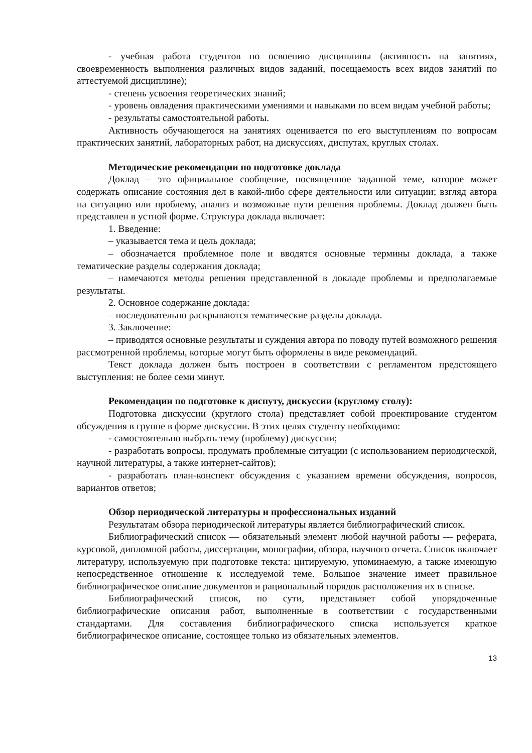- учебная работа студентов по освоению дисциплины (активность на занятиях, своевременность выполнения различных видов заданий, посещаемость всех видов занятий по аттестуемой дисциплине);
- степень усвоения теоретических знаний;
- уровень овладения практическими умениями и навыками по всем видам учебной работы;
- результаты самостоятельной работы.
Активность обучающегося на занятиях оценивается по его выступлениям по вопросам практических занятий, лабораторных работ, на дискуссиях, диспутах, круглых столах.
Методические рекомендации по подготовке доклада
Доклад – это официальное сообщение, посвященное заданной теме, которое может содержать описание состояния дел в какой-либо сфере деятельности или ситуации; взгляд автора на ситуацию или проблему, анализ и возможные пути решения проблемы. Доклад должен быть представлен в устной форме. Структура доклада включает:
1. Введение:
– указывается тема и цель доклада;
– обозначается проблемное поле и вводятся основные термины доклада, а также тематические разделы содержания доклада;
– намечаются методы решения представленной в докладе проблемы и предполагаемые результаты.
2. Основное содержание доклада:
– последовательно раскрываются тематические разделы доклада.
3. Заключение:
– приводятся основные результаты и суждения автора по поводу путей возможного решения рассмотренной проблемы, которые могут быть оформлены в виде рекомендаций.
Текст доклада должен быть построен в соответствии с регламентом предстоящего выступления: не более семи минут.
Рекомендации по подготовке к диспуту, дискуссии (круглому столу):
Подготовка дискуссии (круглого стола) представляет собой проектирование студентом обсуждения в группе в форме дискуссии. В этих целях студенту необходимо:
- самостоятельно выбрать тему (проблему) дискуссии;
- разработать вопросы, продумать проблемные ситуации (с использованием периодической, научной литературы, а также интернет-сайтов);
- разработать план-конспект обсуждения с указанием времени обсуждения, вопросов, вариантов ответов;
Обзор периодической литературы и профессиональных изданий
Результатам обзора периодической литературы является библиографический список.
Библиографический список — обязательный элемент любой научной работы — реферата, курсовой, дипломной работы, диссертации, монографии, обзора, научного отчета. Список включает литературу, используемую при подготовке текста: цитируемую, упоминаемую, а также имеющую непосредственное отношение к исследуемой теме. Большое значение имеет правильное библиографическое описание документов и рациональный порядок расположения их в списке.
Библиографический список, по сути, представляет собой упорядоченные библиографические описания работ, выполненные в соответствии с государственными стандартами. Для составления библиографического списка используется краткое библиографическое описание, состоящее только из обязательных элементов.
13